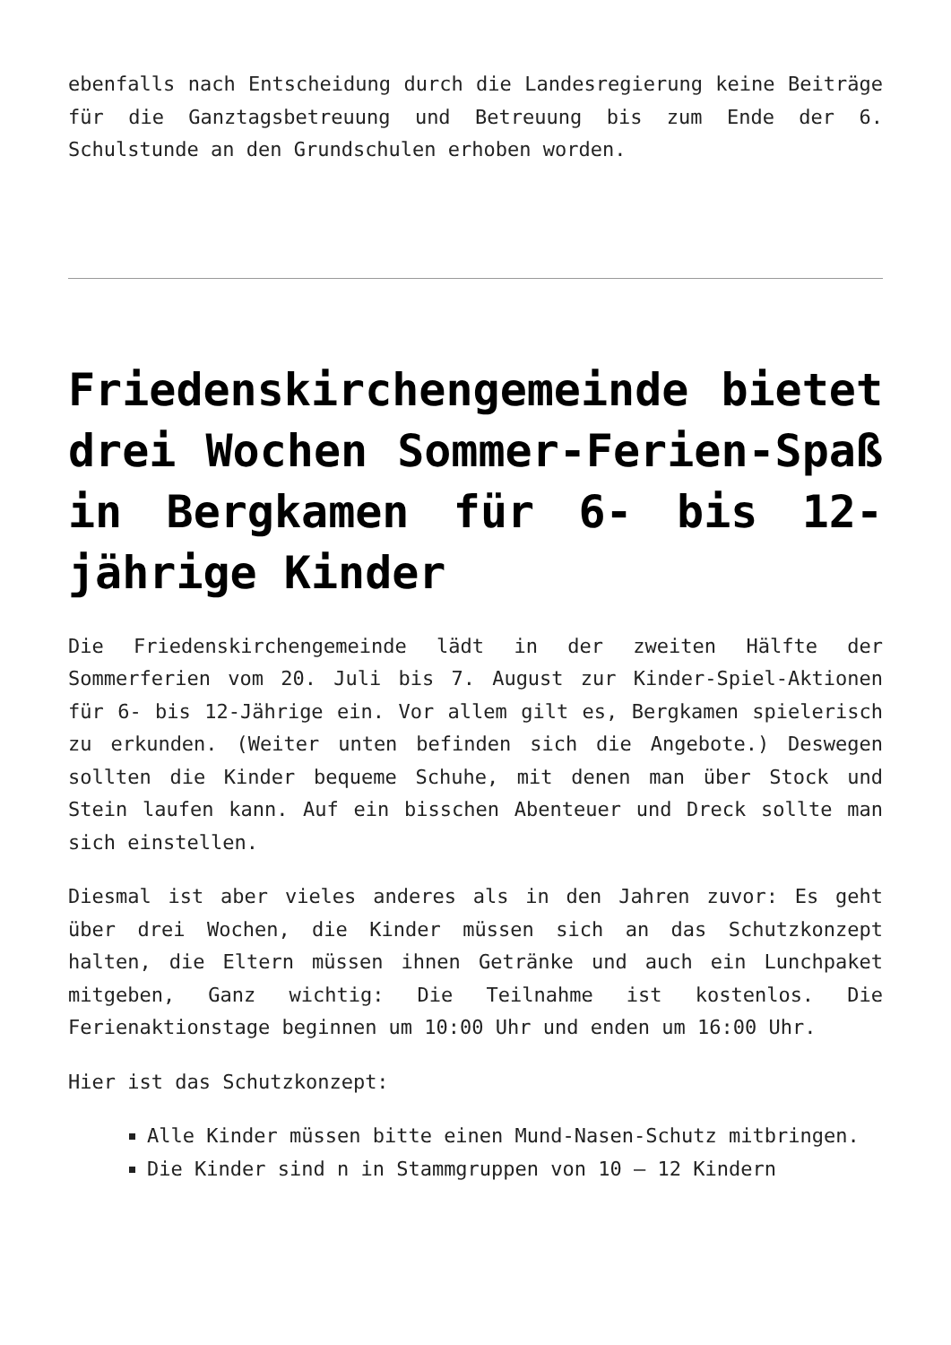ebenfalls nach Entscheidung durch die Landesregierung keine Beiträge für die Ganztagsbetreuung und Betreuung bis zum Ende der 6. Schulstunde an den Grundschulen erhoben worden.
Friedenskirchengemeinde bietet drei Wochen Sommer-Ferien-Spaß in Bergkamen für 6- bis 12-jährige Kinder
Die Friedenskirchengemeinde lädt in der zweiten Hälfte der Sommerferien vom 20. Juli bis 7. August zur Kinder-Spiel-Aktionen für 6- bis 12-Jährige ein. Vor allem gilt es, Bergkamen spielerisch zu erkunden. (Weiter unten befinden sich die Angebote.) Deswegen sollten die Kinder bequeme Schuhe, mit denen man über Stock und Stein laufen kann. Auf ein bisschen Abenteuer und Dreck sollte man sich einstellen.
Diesmal ist aber vieles anderes als in den Jahren zuvor: Es geht über drei Wochen, die Kinder müssen sich an das Schutzkonzept halten, die Eltern müssen ihnen Getränke und auch ein Lunchpaket mitgeben, Ganz wichtig: Die Teilnahme ist kostenlos. Die Ferienaktionstage beginnen um 10:00 Uhr und enden um 16:00 Uhr.
Hier ist das Schutzkonzept:
Alle Kinder müssen bitte einen Mund-Nasen-Schutz mitbringen.
Die Kinder sind n in Stammgruppen von 10 – 12 Kindern